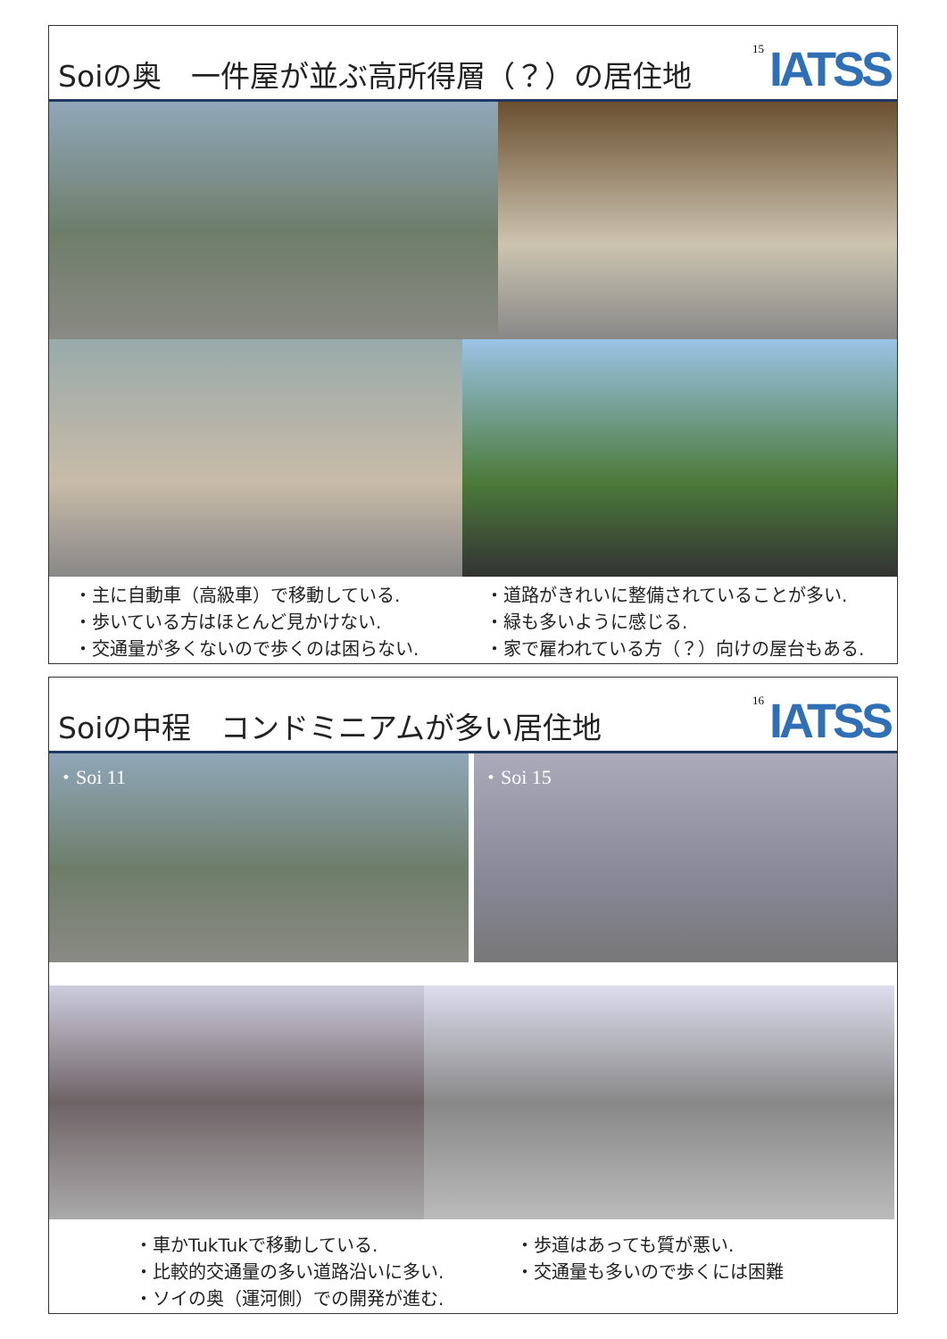Soiの奥　一件屋が並ぶ高所得層（？）の居住地
15 IATSS
・主に自動車（高級車）で移動している.
・歩いている方はほとんど見かけない.
・交通量が多くないので歩くのは困らない.
・道路がきれいに整備されていることが多い.
・緑も多いように感じる.
・家で雇われている方（？）向けの屋台もある.
Soiの中程　コンドミニアムが多い居住地
16 IATSS
・Soi 11
・Soi 15
・車かTukTukで移動している.
・比較的交通量の多い道路沿いに多い.
・ソイの奥（運河側）での開発が進む.
・歩道はあっても質が悪い.
・交通量も多いので歩くには困難